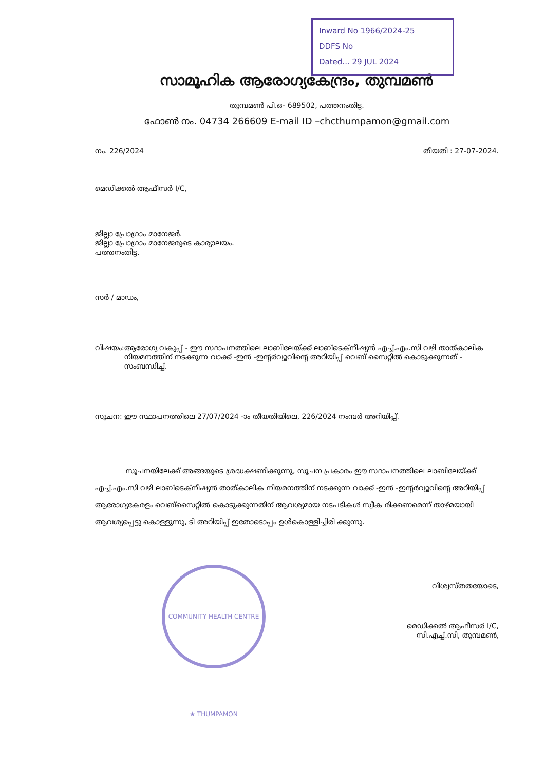Inward No 1966/2024-25
DDFS No
Dated... 29 JUL 2024
സാമൂഹിക ആരോഗ്യകേന്ദ്രം, തുമ്പമൺ
തുമ്പമൺ പി.ഒ- 689502, പത്തനംതിട്ട.
ഫോൺ നം. 04734 266609 E-mail ID –chcthumpamon@gmail.com
നം. 226/2024 തീയതി : 27-07-2024.
മെഡിക്കൽ ആഫീസർ I/C,
ജില്ലാ പ്രോഗ്രാം മാനേജർ.
ജില്ലാ പ്രോഗ്രാം മാനേജരുടെ കാര്യാലയം.
പത്തനംതിട്ട.
സർ / മാഡം,
വിഷയം: ആരോഗ്യ വകുപ്പ് - ഈ സ്ഥാപനത്തിലെ ലാബിലേയ്ക്ക് ലാബ്ടെക്നീഷ്യൻ എച്ച്.എം.സി വഴി താത്കാലിക നിയമനത്തിന് നടക്കുന്ന വാക്ക് -ഇൻ -ഇന്റർവ്യൂവിന്റെ അറിയിപ്പ് വെബ് സൈറ്റിൽ കൊടുക്കുന്നത് - സംബന്ധിച്ച്.
സൂചന: ഈ സ്ഥാപനത്തിലെ 27/07/2024 -ാം തീയതിയിലെ, 226/2024 നംമ്പർ അറിയിപ്പ്.
സൂചനയിലേക്ക് അങ്ങയുടെ ശ്രദ്ധക്ഷണിക്കുന്നു, സൂചന പ്രകാരം ഈ സ്ഥാപനത്തിലെ ലാബിലേയ്ക്ക് എച്ച്.എം.സി വഴി ലാബ്ടെക്നീഷ്യൻ താത്കാലിക നിയമനത്തിന് നടക്കുന്ന വാക്ക് -ഇൻ -ഇന്റർവ്യൂവിന്റെ അറിയിപ്പ് ആരോഗ്യകേരളം വെബ്സൈറ്റിൽ കൊടുക്കുന്നതിന് ആവശ്യമായ നടപടികൾ സ്വീക രിക്കണമെന്ന് താഴ്മയായി ആവശ്യപ്പെട്ടു കൊള്ളുന്നു, ടി അറിയിപ്പ് ഇതോടൊപ്പം ഉൾകൊള്ളിച്ചിരി ക്കുന്നു.
വിശ്വസ്തതയോടെ,
മെഡിക്കൽ ആഫീസർ I/C,
സി.എച്ച്.സി, തുമ്പമൺ,
COMMUNITY HEALTH CENTRE ★ THUMPAMON